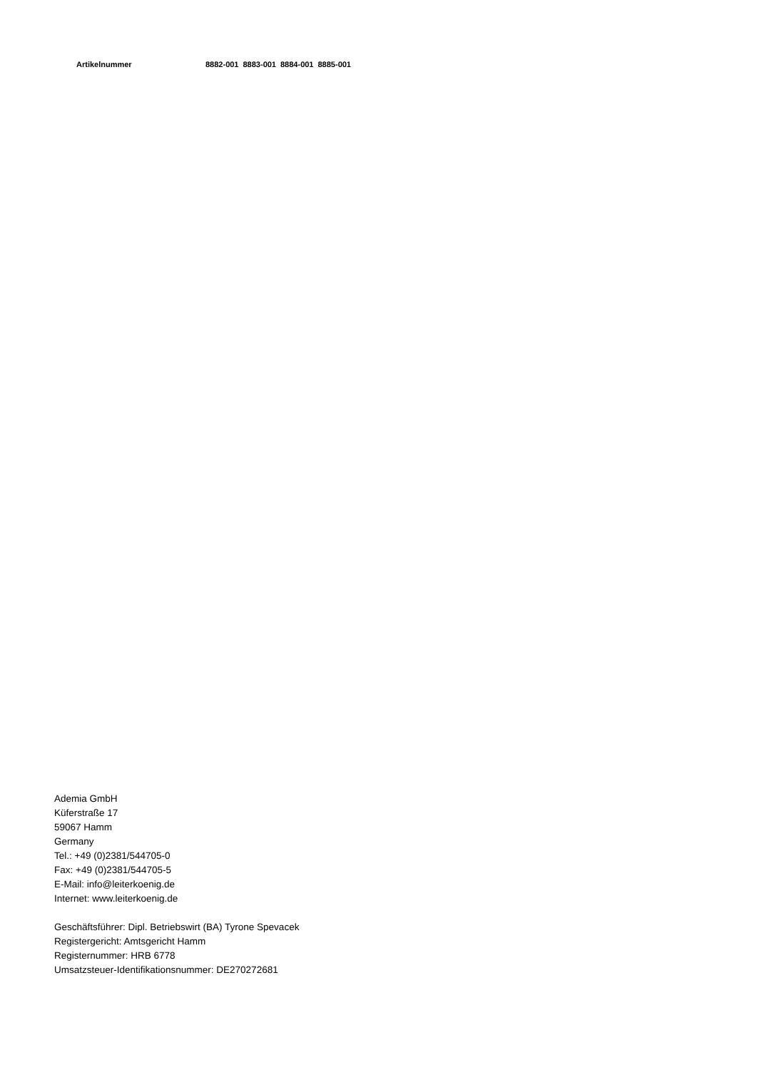| Artikelnummer | 8882-001 | 8883-001 | 8884-001 | 8885-001 |
Ademia GmbH
Küferstraße 17
59067 Hamm
Germany
Tel.: +49 (0)2381/544705-0
Fax: +49 (0)2381/544705-5
E-Mail: info@leiterkoenig.de
Internet: www.leiterkoenig.de
Geschäftsführer: Dipl. Betriebswirt (BA) Tyrone Spevacek
Registergericht: Amtsgericht Hamm
Registernummer: HRB 6778
Umsatzsteuer-Identifikationsnummer: DE270272681